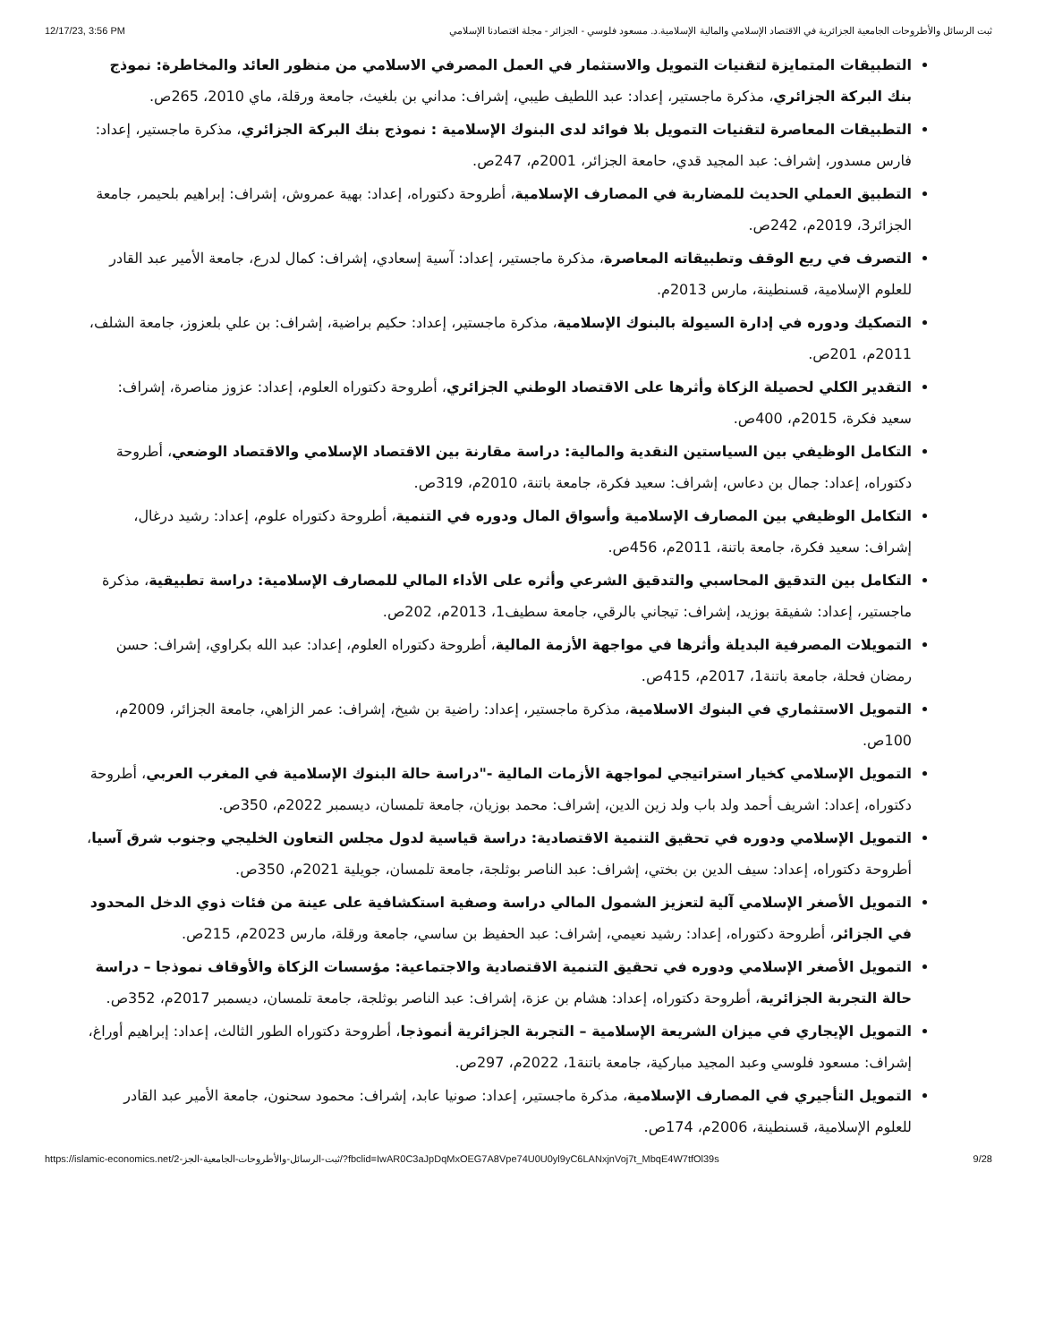12/17/23, 3:56 PM ثبت الرسائل والأطروحات الجامعية الجزائرية في الاقتصاد الإسلامي والمالية الإسلامية.د. مسعود فلوسي - الجزائر - مجلة اقتصادنا الإسلامي
التطبيقات المتمايزة لتقنيات التمويل والاستثمار في العمل المصرفي الاسلامي من منظور العائد والمخاطرة: نموذج بنك البركة الجزائري، مذكرة ماجستير، إعداد: عبد اللطيف طيبي، إشراف: مداني بن بلغيث، جامعة ورقلة، ماي 2010، 265ص.
التطبيقات المعاصرة لتقنيات التمويل بلا فوائد لدى البنوك الإسلامية : نموذج بنك البركة الجزائري، مذكرة ماجستير، إعداد: فارس مسدور، إشراف: عبد المجيد قدي، حامعة الجزائر، 2001م، 247ص.
التطبيق العملي الحديث للمضاربة في المصارف الإسلامية، أطروحة دكتوراه، إعداد: بهية عمروش، إشراف: إبراهيم بلحيمر، جامعة الجزائر3، 2019م، 242ص.
التصرف في ريع الوقف وتطبيقاته المعاصرة، مذكرة ماجستير، إعداد: آسية إسعادي، إشراف: كمال لدرع، جامعة الأمير عبد القادر للعلوم الإسلامية، قسنطينة، مارس 2013م.
التصكيك ودوره في إدارة السيولة بالبنوك الإسلامية، مذكرة ماجستير، إعداد: حكيم براضية، إشراف: بن علي بلعزوز، جامعة الشلف، 2011م، 201ص.
التقدير الكلي لحصيلة الزكاة وأثرها على الاقتصاد الوطني الجزائري، أطروحة دكتوراه العلوم، إعداد: عزوز مناصرة، إشراف: سعيد فكرة، 2015م، 400ص.
التكامل الوظيفي بين السياستين النقدية والمالية: دراسة مقارنة بين الاقتصاد الإسلامي والاقتصاد الوضعي، أطروحة دكتوراه، إعداد: جمال بن دعاس، إشراف: سعيد فكرة، جامعة باتنة، 2010م، 319ص.
التكامل الوظيفي بين المصارف الإسلامية وأسواق المال ودوره في التنمية، أطروحة دكتوراه علوم، إعداد: رشيد درغال، إشراف: سعيد فكرة، جامعة باتنة، 2011م، 456ص.
التكامل بين التدقيق المحاسبي والتدقيق الشرعي وأثره على الأداء المالي للمصارف الإسلامية: دراسة تطبيقية، مذكرة ماجستير، إعداد: شفيقة بوزيد، إشراف: تيجاني بالرقي، جامعة سطيف1، 2013م، 202ص.
التمويلات المصرفية البديلة وأثرها في مواجهة الأزمة المالية، أطروحة دكتوراه العلوم، إعداد: عبد الله بكراوي، إشراف: حسن رمضان فحلة، جامعة باتنة1، 2017م، 415ص.
التمويل الاستثماري في البنوك الاسلامية، مذكرة ماجستير، إعداد: راضية بن شيخ، إشراف: عمر الزاهي، جامعة الجزائر، 2009م، 100ص.
التمويل الإسلامي كخيار استراتيجي لمواجهة الأزمات المالية -"دراسة حالة البنوك الإسلامية في المغرب العربي، أطروحة دكتوراه، إعداد: اشريف أحمد ولد باب ولد زين الدين، إشراف: محمد بوزيان، جامعة تلمسان، ديسمبر 2022م، 350ص.
التمويل الإسلامي ودوره في تحقيق التنمية الاقتصادية: دراسة قياسية لدول مجلس التعاون الخليجي وجنوب شرق آسيا، أطروحة دكتوراه، إعداد: سيف الدين بن بختي، إشراف: عبد الناصر بوثلجة، جامعة تلمسان، جويلية 2021م، 350ص.
التمويل الأصغر الإسلامي آلية لتعزيز الشمول المالي دراسة وصفية استكشافية على عينة من فئات ذوي الدخل المحدود في الجزائر، أطروحة دكتوراه، إعداد: رشيد نعيمي، إشراف: عبد الحفيظ بن ساسي، جامعة ورقلة، مارس 2023م، 215ص.
التمويل الأصغر الإسلامي ودوره في تحقيق التنمية الاقتصادية والاجتماعية: مؤسسات الزكاة والأوقاف نموذجا – دراسة حالة التجربة الجزائرية، أطروحة دكتوراه، إعداد: هشام بن عزة، إشراف: عبد الناصر بوثلجة، جامعة تلمسان، ديسمبر 2017م، 352ص.
التمويل الإيجاري في ميزان الشريعة الإسلامية – التجربة الجزائرية أنموذجا، أطروحة دكتوراه الطور الثالث، إعداد: إبراهيم أوراغ، إشراف: مسعود فلوسي وعبد المجيد مباركية، جامعة باتنة1، 2022م، 297ص.
التمويل التأجيري في المصارف الإسلامية، مذكرة ماجستير، إعداد: صونيا عابد، إشراف: محمود سحنون، جامعة الأمير عبد القادر للعلوم الإسلامية، قسنطينة، 2006م، 174ص.
https://islamic-economics.net/2-ثبت-الرسائل-والأطروحات-الجامعية-الجز/?fbclid=IwAR0C3aJpDqMxOEG7A8Vpe74U0U0yl9yC6LANxjnVoj7t_MbqE4W7tfOl39s 9/28